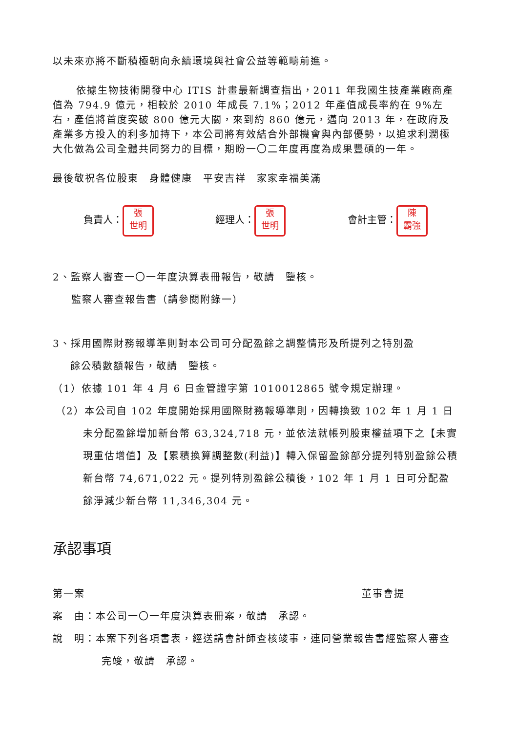以未來亦將不斷積極朝向永續環境與社會公益等範疇前進。
依據生物技術開發中心 ITIS 計畫最新調查指出，2011 年我國生技產業廠商產值為 794.9 億元，相較於 2010 年成長 7.1%；2012 年產值成長率約在 9%左右，產值將首度突破 800 億元大關，來到約 860 億元，邁向 2013 年，在政府及產業多方投入的利多加持下，本公司將有效結合外部機會與內部優勢，以追求利潤極大化做為公司全體共同努力的目標，期盼一〇二年度再度為成果豐碩的一年。
最後敬祝各位股東　身體健康　平安吉祥　家家幸福美滿
負責人： 張
世明 經理人： 張
世明 會計主管： 陳
霸強
2、監察人審查一〇一年度決算表冊報告，敬請　鑒核。
監察人審查報告書（請參閱附錄一）
3、採用國際財務報導準則對本公司可分配盈餘之調整情形及所提列之特別盈
餘公積數額報告，敬請　鑒核。
（1）依據 101 年 4 月 6 日金管證字第 1010012865 號令規定辦理。
（2）本公司自 102 年度開始採用國際財務報導準則，因轉換致 102 年 1 月 1 日未分配盈餘增加新台幣 63,324,718 元，並依法就帳列股東權益項下之【未實現重估增值】及【累積換算調整數(利益)】轉入保留盈餘部分提列特別盈餘公積新台幣 74,671,022 元。提列特別盈餘公積後，102 年 1 月 1 日可分配盈餘淨減少新台幣 11,346,304 元。
承認事項
第一案 董事會提
案　由：本公司一〇一年度決算表冊案，敬請　承認。
說　明：本案下列各項書表，經送請會計師查核竣事，連同營業報告書經監察人審查完竣，敬請　承認。